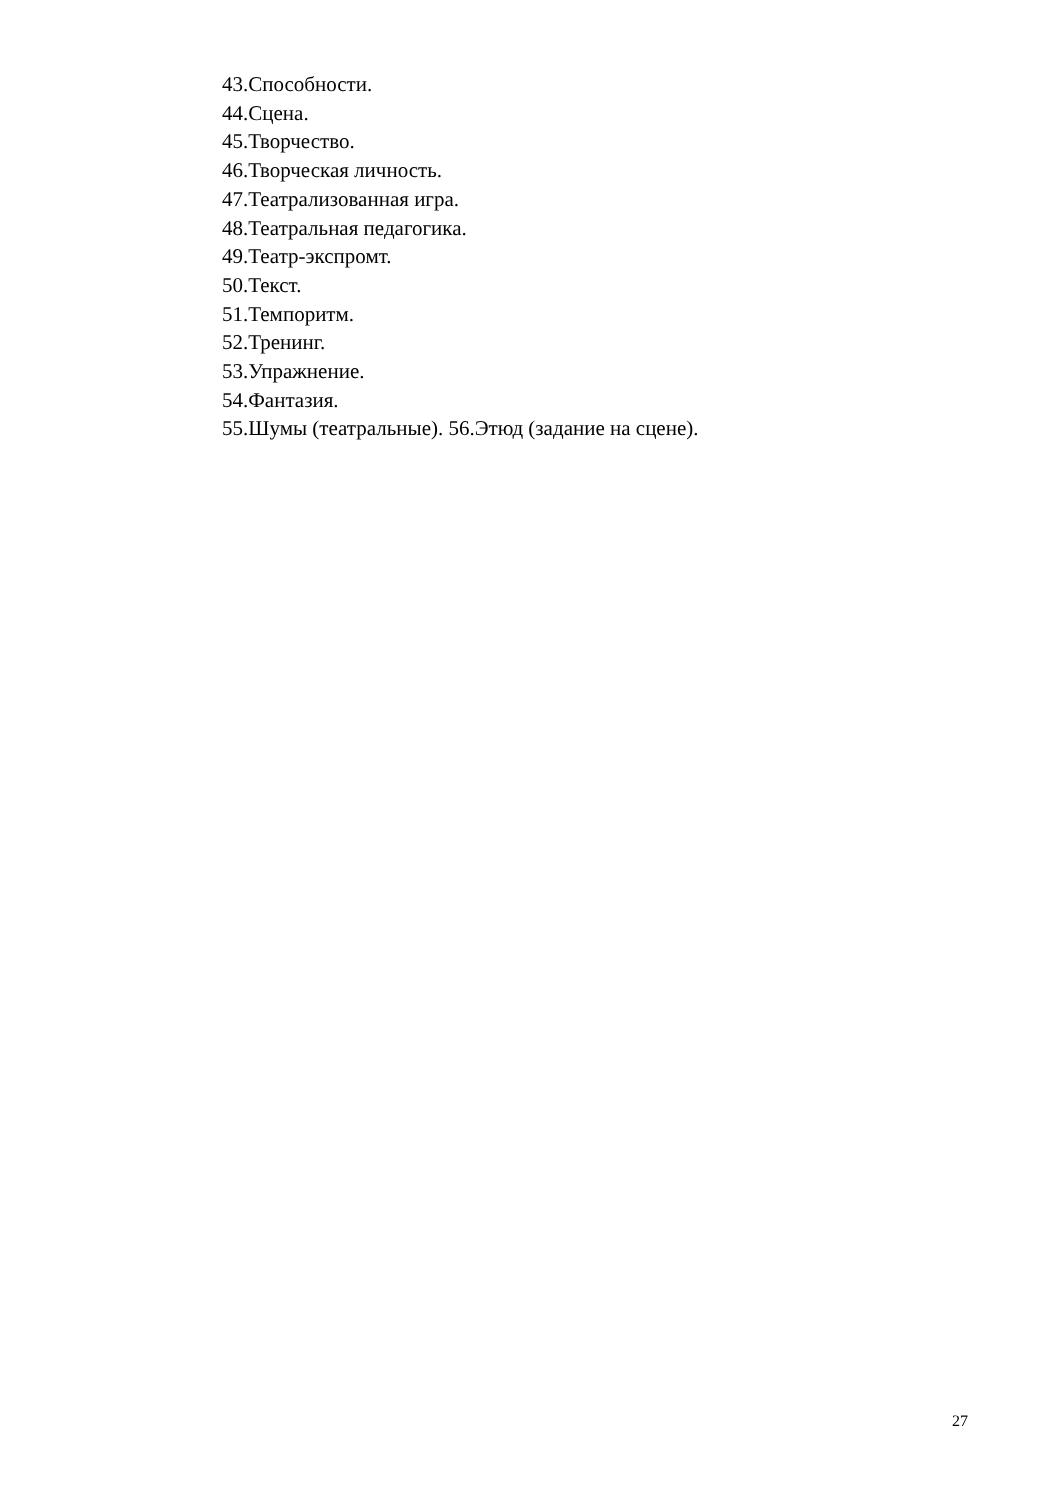43.Способности.
44.Сцена.
45.Творчество.
46.Творческая личность.
47.Театрализованная игра.
48.Театральная педагогика.
49.Театр-экспромт.
50.Текст.
51.Темпоритм.
52.Тренинг.
53.Упражнение.
54.Фантазия.
55.Шумы (театральные). 56.Этюд (задание на сцене).
27